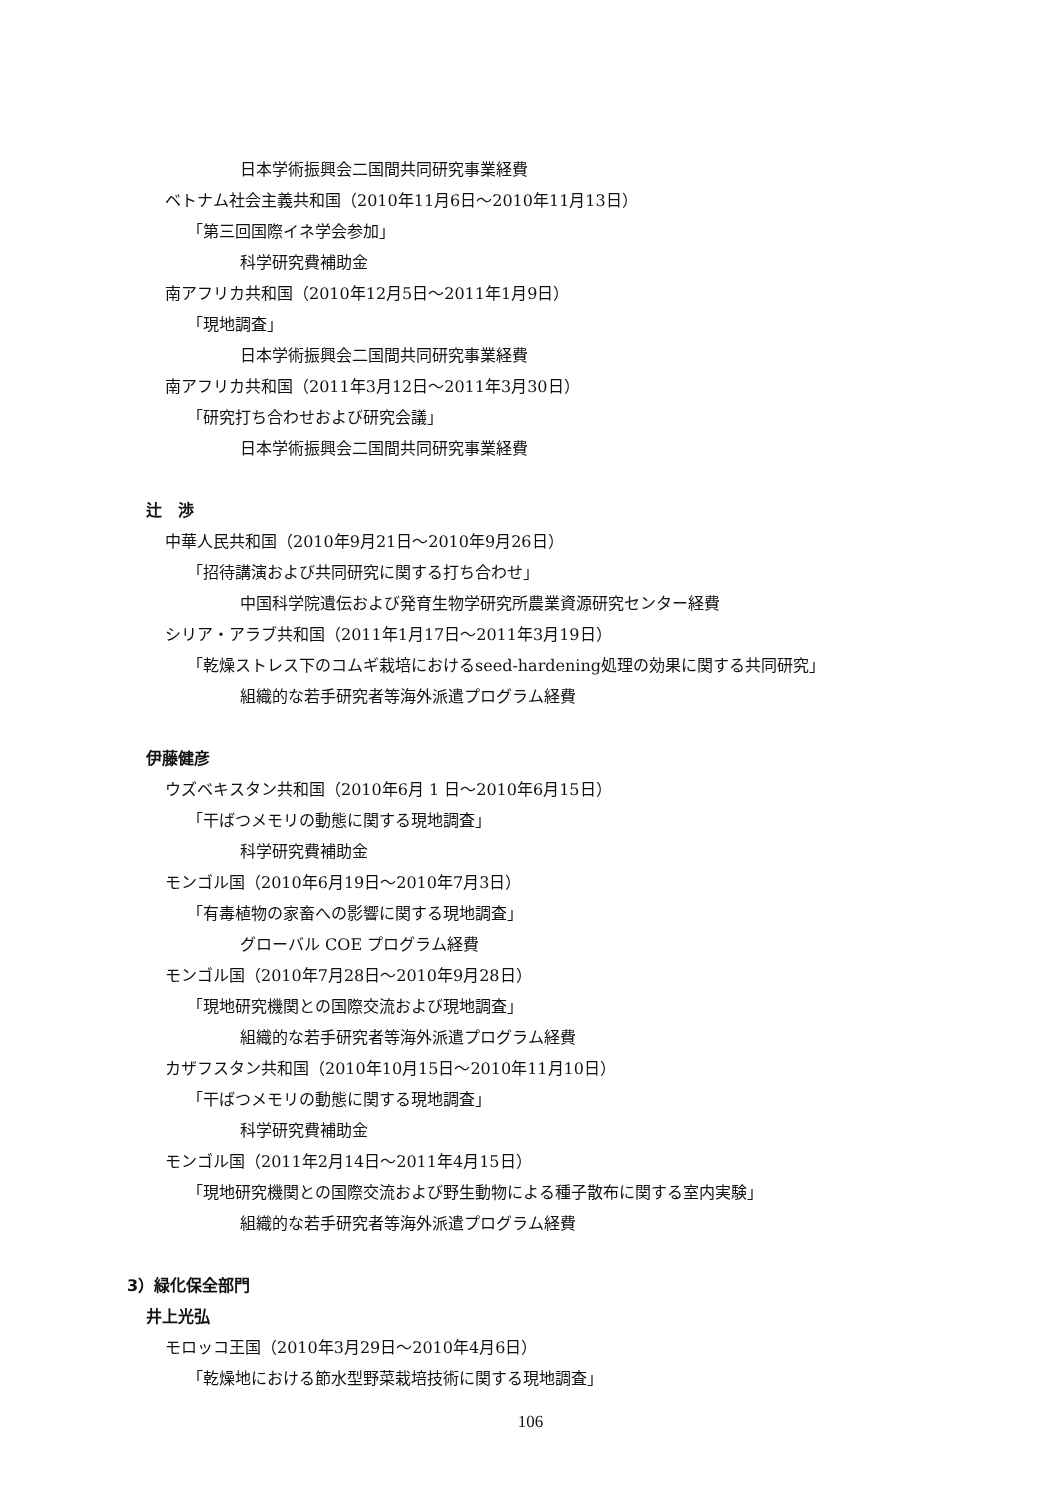日本学術振興会二国間共同研究事業経費
ベトナム社会主義共和国（2010年11月6日～2010年11月13日）
「第三回国際イネ学会参加」
科学研究費補助金
南アフリカ共和国（2010年12月5日～2011年1月9日）
「現地調査」
日本学術振興会二国間共同研究事業経費
南アフリカ共和国（2011年3月12日～2011年3月30日）
「研究打ち合わせおよび研究会議」
日本学術振興会二国間共同研究事業経費
辻　渉
中華人民共和国（2010年9月21日～2010年9月26日）
「招待講演および共同研究に関する打ち合わせ」
中国科学院遺伝および発育生物学研究所農業資源研究センター経費
シリア・アラブ共和国（2011年1月17日～2011年3月19日）
「乾燥ストレス下のコムギ栽培におけるseed-hardening処理の効果に関する共同研究」
組織的な若手研究者等海外派遣プログラム経費
伊藤健彦
ウズベキスタン共和国（2010年6月 1 日～2010年6月15日）
「干ばつメモリの動態に関する現地調査」
科学研究費補助金
モンゴル国（2010年6月19日～2010年7月3日）
「有毒植物の家畜への影響に関する現地調査」
グローバル COE プログラム経費
モンゴル国（2010年7月28日～2010年9月28日）
「現地研究機関との国際交流および現地調査」
組織的な若手研究者等海外派遣プログラム経費
カザフスタン共和国（2010年10月15日～2010年11月10日）
「干ばつメモリの動態に関する現地調査」
科学研究費補助金
モンゴル国（2011年2月14日～2011年4月15日）
「現地研究機関との国際交流および野生動物による種子散布に関する室内実験」
組織的な若手研究者等海外派遣プログラム経費
3）緑化保全部門
井上光弘
モロッコ王国（2010年3月29日～2010年4月6日）
「乾燥地における節水型野菜栽培技術に関する現地調査」
106